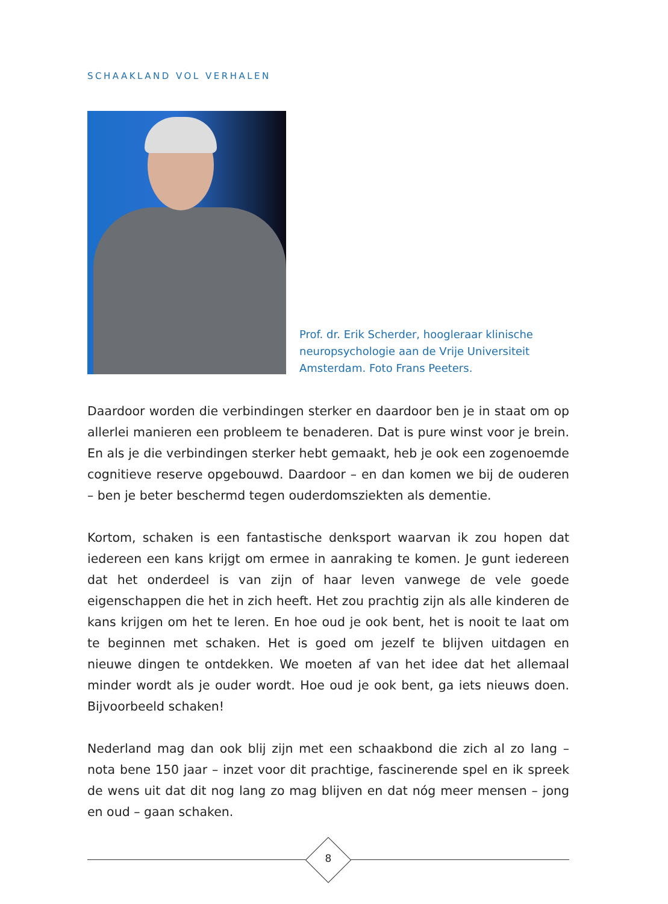SCHAAKLAND VOL VERHALEN
Prof. dr. Erik Scherder, hoogleraar klinische neuropsychologie aan de Vrije Universiteit Amsterdam. Foto Frans Peeters.
Daardoor worden die verbindingen sterker en daardoor ben je in staat om op allerlei manieren een probleem te benaderen. Dat is pure winst voor je brein. En als je die verbindingen sterker hebt gemaakt, heb je ook een zogenoemde cognitieve reserve opgebouwd. Daardoor – en dan komen we bij de ouderen – ben je beter beschermd tegen ouderdomsziekten als dementie.
Kortom, schaken is een fantastische denksport waarvan ik zou hopen dat ieder­een een kans krijgt om ermee in aanraking te komen. Je gunt iedereen dat het onderdeel is van zijn of haar leven vanwege de vele goede eigenschappen die het in zich heeft. Het zou prachtig zijn als alle kinderen de kans krijgen om het te leren. En hoe oud je ook bent, het is nooit te laat om te beginnen met scha­ken. Het is goed om jezelf te blijven uitdagen en nieuwe dingen te ontdekken. We moeten af van het idee dat het allemaal minder wordt als je ouder wordt. Hoe oud je ook bent, ga iets nieuws doen. Bijvoorbeeld schaken!
Nederland mag dan ook blij zijn met een schaakbond die zich al zo lang – nota bene 150 jaar – inzet voor dit prachtige, fascinerende spel en ik spreek de wens uit dat dit nog lang zo mag blijven en dat nóg meer mensen – jong en oud – gaan schaken.
8